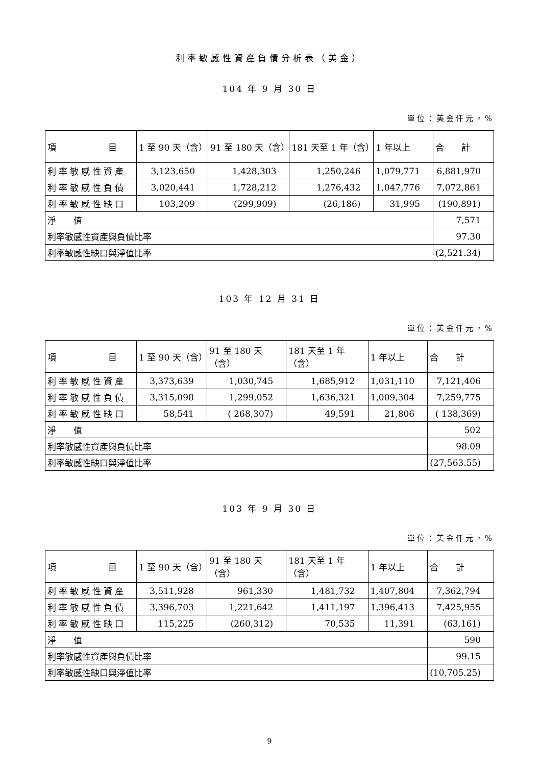利率敏感性資產負債分析表（美金）
104 年 9 月 30 日
單位：美金仟元，%
| 項 目 | 1 至 90 天（含） | 91 至 180 天（含） | 181 天至 1 年（含） | 1 年以上 | 合 計 |
| --- | --- | --- | --- | --- | --- |
| 利率敏感性資產 | 3,123,650 | 1,428,303 | 1,250,246 | 1,079,771 | 6,881,970 |
| 利率敏感性負債 | 3,020,441 | 1,728,212 | 1,276,432 | 1,047,776 | 7,072,861 |
| 利率敏感性缺口 | 103,209 | (299,909) | (26,186) | 31,995 | (190,891) |
| 淨 值 | | | | | 7,571 |
| 利率敏感性資產與負債比率 | | | | | 97.30 |
| 利率敏感性缺口與淨值比率 | | | | | (2,521.34) |
103 年 12 月 31 日
單位：美金仟元，%
| 項 目 | 1 至 90 天（含） | 91 至 180 天（含） | 181 天至 1 年（含） | 1 年以上 | 合 計 |
| --- | --- | --- | --- | --- | --- |
| 利率敏感性資產 | 3,373,639 | 1,030,745 | 1,685,912 | 1,031,110 | 7,121,406 |
| 利率敏感性負債 | 3,315,098 | 1,299,052 | 1,636,321 | 1,009,304 | 7,259,775 |
| 利率敏感性缺口 | 58,541 | ( 268,307) | 49,591 | 21,806 | ( 138,369) |
| 淨 值 | | | | | 502 |
| 利率敏感性資產與負債比率 | | | | | 98.09 |
| 利率敏感性缺口與淨值比率 | | | | | (27,563.55) |
103 年 9 月 30 日
單位：美金仟元，%
| 項 目 | 1 至 90 天（含） | 91 至 180 天（含） | 181 天至 1 年（含） | 1 年以上 | 合 計 |
| --- | --- | --- | --- | --- | --- |
| 利率敏感性資產 | 3,511,928 | 961,330 | 1,481,732 | 1,407,804 | 7,362,794 |
| 利率敏感性負債 | 3,396,703 | 1,221,642 | 1,411,197 | 1,396,413 | 7,425,955 |
| 利率敏感性缺口 | 115,225 | (260,312) | 70,535 | 11,391 | (63,161) |
| 淨 值 | | | | | 590 |
| 利率敏感性資產與負債比率 | | | | | 99.15 |
| 利率敏感性缺口與淨值比率 | | | | | (10,705.25) |
9